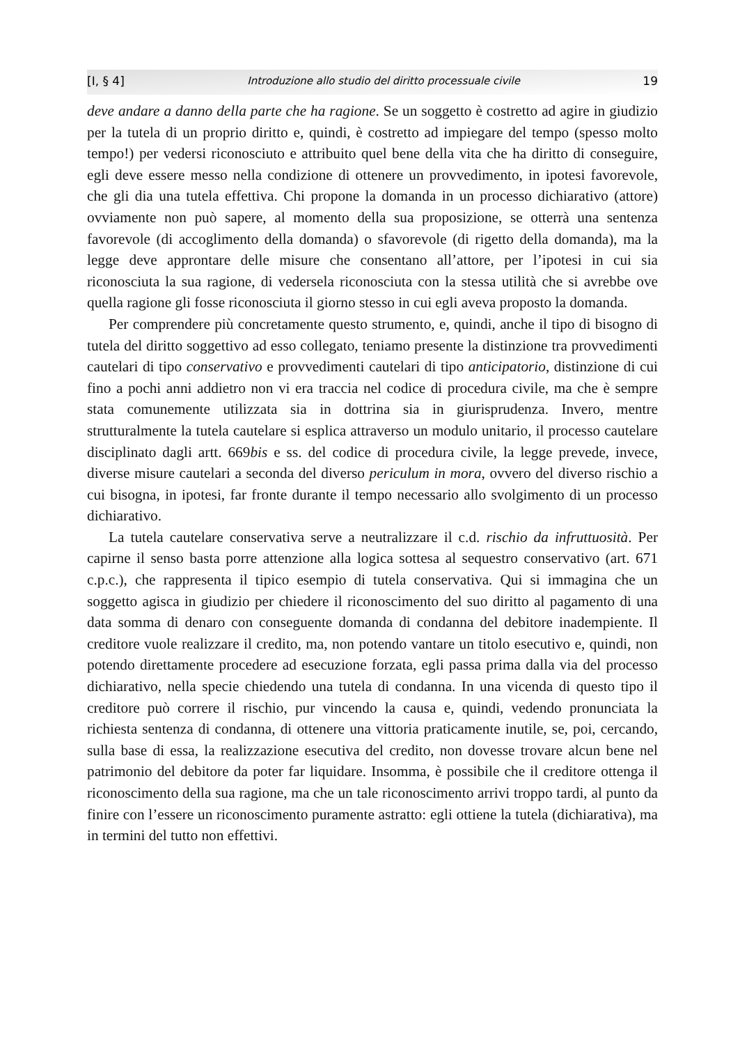[I, § 4] Introduzione allo studio del diritto processuale civile 19
deve andare a danno della parte che ha ragione. Se un soggetto è costretto ad agire in giudizio per la tutela di un proprio diritto e, quindi, è costretto ad impiegare del tempo (spesso molto tempo!) per vedersi riconosciuto e attribuito quel bene della vita che ha diritto di conseguire, egli deve essere messo nella condizione di ottenere un provvedimento, in ipotesi favorevole, che gli dia una tutela effettiva. Chi propone la domanda in un processo dichiarativo (attore) ovviamente non può sapere, al momento della sua proposizione, se otterrà una sentenza favorevole (di accoglimento della domanda) o sfavorevole (di rigetto della domanda), ma la legge deve approntare delle misure che consentano all’attore, per l’ipotesi in cui sia riconosciuta la sua ragione, di vedersela riconosciuta con la stessa utilità che si avrebbe ove quella ragione gli fosse riconosciuta il giorno stesso in cui egli aveva proposto la domanda.
Per comprendere più concretamente questo strumento, e, quindi, anche il tipo di bisogno di tutela del diritto soggettivo ad esso collegato, teniamo presente la distinzione tra provvedimenti cautelari di tipo conservativo e provvedimenti cautelari di tipo anticipatorio, distinzione di cui fino a pochi anni addietro non vi era traccia nel codice di procedura civile, ma che è sempre stata comunemente utilizzata sia in dottrina sia in giurisprudenza. Invero, mentre strutturalmente la tutela cautelare si esplica attraverso un modulo unitario, il processo cautelare disciplinato dagli artt. 669bis e ss. del codice di procedura civile, la legge prevede, invece, diverse misure cautelari a seconda del diverso periculum in mora, ovvero del diverso rischio a cui bisogna, in ipotesi, far fronte durante il tempo necessario allo svolgimento di un processo dichiarativo.
La tutela cautelare conservativa serve a neutralizzare il c.d. rischio da infruttuosità. Per capirne il senso basta porre attenzione alla logica sottesa al sequestro conservativo (art. 671 c.p.c.), che rappresenta il tipico esempio di tutela conservativa. Qui si immagina che un soggetto agisca in giudizio per chiedere il riconoscimento del suo diritto al pagamento di una data somma di denaro con conseguente domanda di condanna del debitore inadempiente. Il creditore vuole realizzare il credito, ma, non potendo vantare un titolo esecutivo e, quindi, non potendo direttamente procedere ad esecuzione forzata, egli passa prima dalla via del processo dichiarativo, nella specie chiedendo una tutela di condanna. In una vicenda di questo tipo il creditore può correre il rischio, pur vincendo la causa e, quindi, vedendo pronunciata la richiesta sentenza di condanna, di ottenere una vittoria praticamente inutile, se, poi, cercando, sulla base di essa, la realizzazione esecutiva del credito, non dovesse trovare alcun bene nel patrimonio del debitore da poter far liquidare. Insomma, è possibile che il creditore ottenga il riconoscimento della sua ragione, ma che un tale riconoscimento arrivi troppo tardi, al punto da finire con l’essere un riconoscimento puramente astratto: egli ottiene la tutela (dichiarativa), ma in termini del tutto non effettivi.